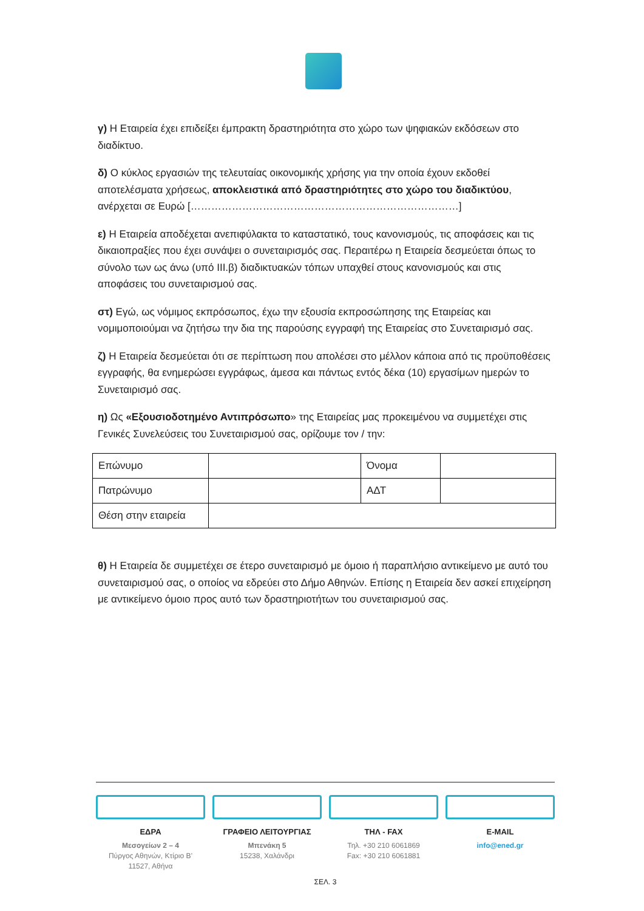γ) Η Εταιρεία έχει επιδείξει έμπρακτη δραστηριότητα στο χώρο των ψηφιακών εκδόσεων στο διαδίκτυο.
δ) Ο κύκλος εργασιών της τελευταίας οικονομικής χρήσης για την οποία έχουν εκδοθεί αποτελέσματα χρήσεως, αποκλειστικά από δραστηριότητες στο χώρο του διαδικτύου, ανέρχεται σε Ευρώ [……………………………………………………………………]
ε) Η Εταιρεία αποδέχεται ανεπιφύλακτα το καταστατικό, τους κανονισμούς, τις αποφάσεις και τις δικαιοπραξίες που έχει συνάψει ο συνεταιρισμός σας. Περαιτέρω η Εταιρεία δεσμεύεται όπως το σύνολο των ως άνω (υπό ΙΙΙ.β) διαδικτυακών τόπων υπαχθεί στους κανονισμούς και στις αποφάσεις του συνεταιρισμού σας.
στ) Εγώ, ως νόμιμος εκπρόσωπος, έχω την εξουσία εκπροσώπησης της Εταιρείας και νομιμοποιούμαι να ζητήσω την δια της παρούσης εγγραφή της Εταιρείας στο Συνεταιρισμό σας.
ζ) Η Εταιρεία δεσμεύεται ότι σε περίπτωση που απολέσει στο μέλλον κάποια από τις προϋποθέσεις εγγραφής, θα ενημερώσει εγγράφως, άμεσα και πάντως εντός δέκα (10) εργασίμων ημερών το Συνεταιρισμό σας.
η) Ως «Εξουσιοδοτημένο Αντιπρόσωπο» της Εταιρείας μας προκειμένου να συμμετέχει στις Γενικές Συνελεύσεις του Συνεταιρισμού σας, ορίζουμε τον / την:
| Επώνυμο | | Όνομα | |
| Πατρώνυμο | | ΑΔΤ | |
| Θέση στην εταιρεία | | | |
θ) Η Εταιρεία δε συμμετέχει σε έτερο συνεταιρισμό με όμοιο ή παραπλήσιο αντικείμενο με αυτό του συνεταιρισμού σας, ο οποίος να εδρεύει στο Δήμο Αθηνών. Επίσης η Εταιρεία δεν ασκεί επιχείρηση με αντικείμενο όμοιο προς αυτό των δραστηριοτήτων του συνεταιρισμού σας.
ΕΔΡΑ
Μεσογείων 2 – 4
Πύργος Αθηνών, Κτίριο Β’
11527, Αθήνα
ΓΡΑΦΕΙΟ ΛΕΙΤΟΥΡΓΙΑΣ
Μπενάκη 5
15238, Χαλάνδρι
ΤΗΛ - FAX
Τηλ. +30 210 6061869
Fax: +30 210 6061881
E-MAIL
info@ened.gr
ΣΕΛ. 3